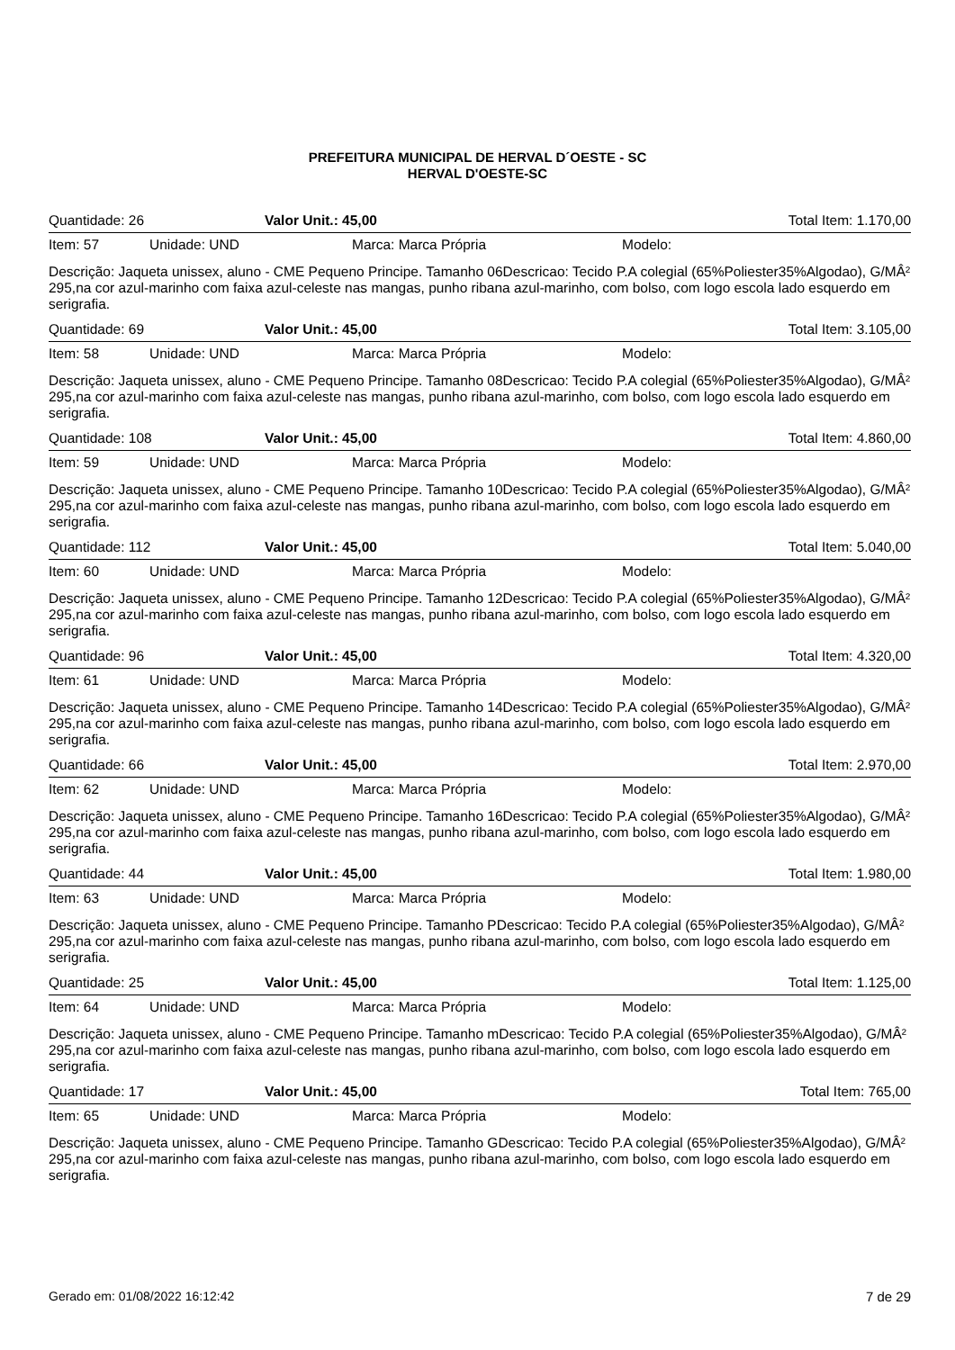PREFEITURA MUNICIPAL DE HERVAL D´OESTE - SC
HERVAL D'OESTE-SC
Quantidade: 26 Valor Unit.: 45,00 Total Item: 1.170,00
Item: 57 Unidade: UND Marca: Marca Própria Modelo:
Descrição: Jaqueta unissex, aluno - CME Pequeno Principe. Tamanho 06Descricao: Tecido P.A colegial (65%Poliester35%Algodao), G/MÂ² 295,na cor azul-marinho com faixa azul-celeste nas mangas, punho ribana azul-marinho, com bolso, com logo escola lado esquerdo em serigrafia.
Quantidade: 69 Valor Unit.: 45,00 Total Item: 3.105,00
Item: 58 Unidade: UND Marca: Marca Própria Modelo:
Descrição: Jaqueta unissex, aluno - CME Pequeno Principe. Tamanho 08Descricao: Tecido P.A colegial (65%Poliester35%Algodao), G/MÂ² 295,na cor azul-marinho com faixa azul-celeste nas mangas, punho ribana azul-marinho, com bolso, com logo escola lado esquerdo em serigrafia.
Quantidade: 108 Valor Unit.: 45,00 Total Item: 4.860,00
Item: 59 Unidade: UND Marca: Marca Própria Modelo:
Descrição: Jaqueta unissex, aluno - CME Pequeno Principe. Tamanho 10Descricao: Tecido P.A colegial (65%Poliester35%Algodao), G/MÂ² 295,na cor azul-marinho com faixa azul-celeste nas mangas, punho ribana azul-marinho, com bolso, com logo escola lado esquerdo em serigrafia.
Quantidade: 112 Valor Unit.: 45,00 Total Item: 5.040,00
Item: 60 Unidade: UND Marca: Marca Própria Modelo:
Descrição: Jaqueta unissex, aluno - CME Pequeno Principe. Tamanho 12Descricao: Tecido P.A colegial (65%Poliester35%Algodao), G/MÂ² 295,na cor azul-marinho com faixa azul-celeste nas mangas, punho ribana azul-marinho, com bolso, com logo escola lado esquerdo em serigrafia.
Quantidade: 96 Valor Unit.: 45,00 Total Item: 4.320,00
Item: 61 Unidade: UND Marca: Marca Própria Modelo:
Descrição: Jaqueta unissex, aluno - CME Pequeno Principe. Tamanho 14Descricao: Tecido P.A colegial (65%Poliester35%Algodao), G/MÂ² 295,na cor azul-marinho com faixa azul-celeste nas mangas, punho ribana azul-marinho, com bolso, com logo escola lado esquerdo em serigrafia.
Quantidade: 66 Valor Unit.: 45,00 Total Item: 2.970,00
Item: 62 Unidade: UND Marca: Marca Própria Modelo:
Descrição: Jaqueta unissex, aluno - CME Pequeno Principe. Tamanho 16Descricao: Tecido P.A colegial (65%Poliester35%Algodao), G/MÂ² 295,na cor azul-marinho com faixa azul-celeste nas mangas, punho ribana azul-marinho, com bolso, com logo escola lado esquerdo em serigrafia.
Quantidade: 44 Valor Unit.: 45,00 Total Item: 1.980,00
Item: 63 Unidade: UND Marca: Marca Própria Modelo:
Descrição: Jaqueta unissex, aluno - CME Pequeno Principe. Tamanho PDescricao: Tecido P.A colegial (65%Poliester35%Algodao), G/MÂ² 295,na cor azul-marinho com faixa azul-celeste nas mangas, punho ribana azul-marinho, com bolso, com logo escola lado esquerdo em serigrafia.
Quantidade: 25 Valor Unit.: 45,00 Total Item: 1.125,00
Item: 64 Unidade: UND Marca: Marca Própria Modelo:
Descrição: Jaqueta unissex, aluno - CME Pequeno Principe. Tamanho mDescricao: Tecido P.A colegial (65%Poliester35%Algodao), G/MÂ² 295,na cor azul-marinho com faixa azul-celeste nas mangas, punho ribana azul-marinho, com bolso, com logo escola lado esquerdo em serigrafia.
Quantidade: 17 Valor Unit.: 45,00 Total Item: 765,00
Item: 65 Unidade: UND Marca: Marca Própria Modelo:
Descrição: Jaqueta unissex, aluno - CME Pequeno Principe. Tamanho GDescricao: Tecido P.A colegial (65%Poliester35%Algodao), G/MÂ² 295,na cor azul-marinho com faixa azul-celeste nas mangas, punho ribana azul-marinho, com bolso, com logo escola lado esquerdo em serigrafia.
Gerado em: 01/08/2022 16:12:42 7 de 29